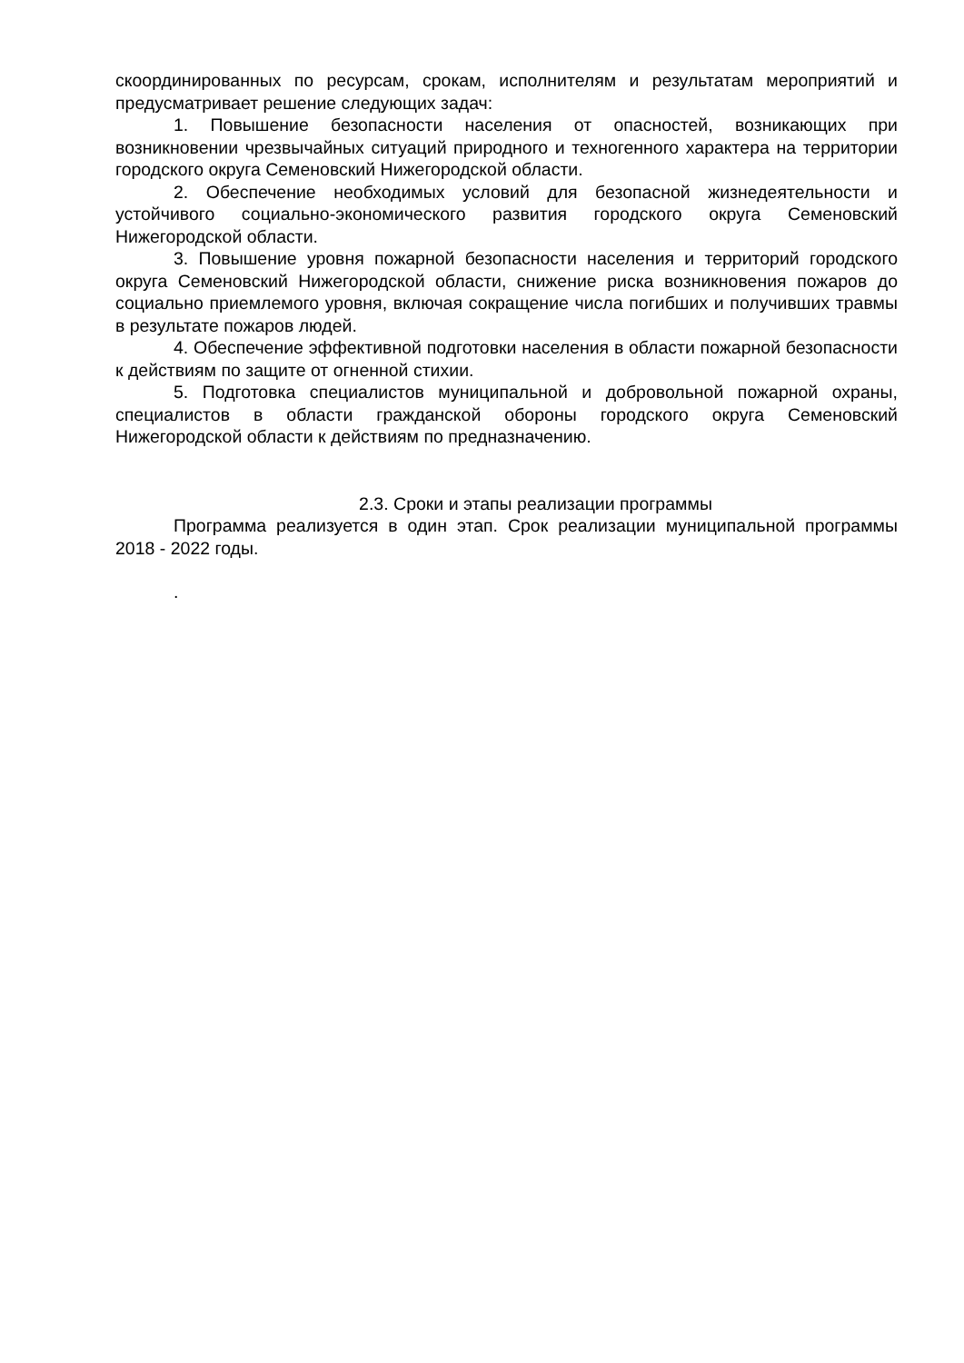скоординированных по ресурсам, срокам, исполнителям и результатам мероприятий и предусматривает решение следующих задач:
1. Повышение безопасности населения от опасностей, возникающих при возникновении чрезвычайных ситуаций природного и техногенного характера на территории городского округа Семеновский Нижегородской области.
2. Обеспечение необходимых условий для безопасной жизнедеятельности и устойчивого социально-экономического развития городского округа Семеновский Нижегородской области.
3. Повышение уровня пожарной безопасности населения и территорий городского округа Семеновский Нижегородской области, снижение риска возникновения пожаров до социально приемлемого уровня, включая сокращение числа погибших и получивших травмы в результате пожаров людей.
4. Обеспечение эффективной подготовки населения в области пожарной безопасности к действиям по защите от огненной стихии.
5. Подготовка специалистов муниципальной и добровольной пожарной охраны, специалистов в области гражданской обороны городского округа Семеновский Нижегородской области к действиям по предназначению.
2.3. Сроки и этапы реализации программы
Программа реализуется в один этап. Срок реализации муниципальной программы 2018 - 2022 годы.
.